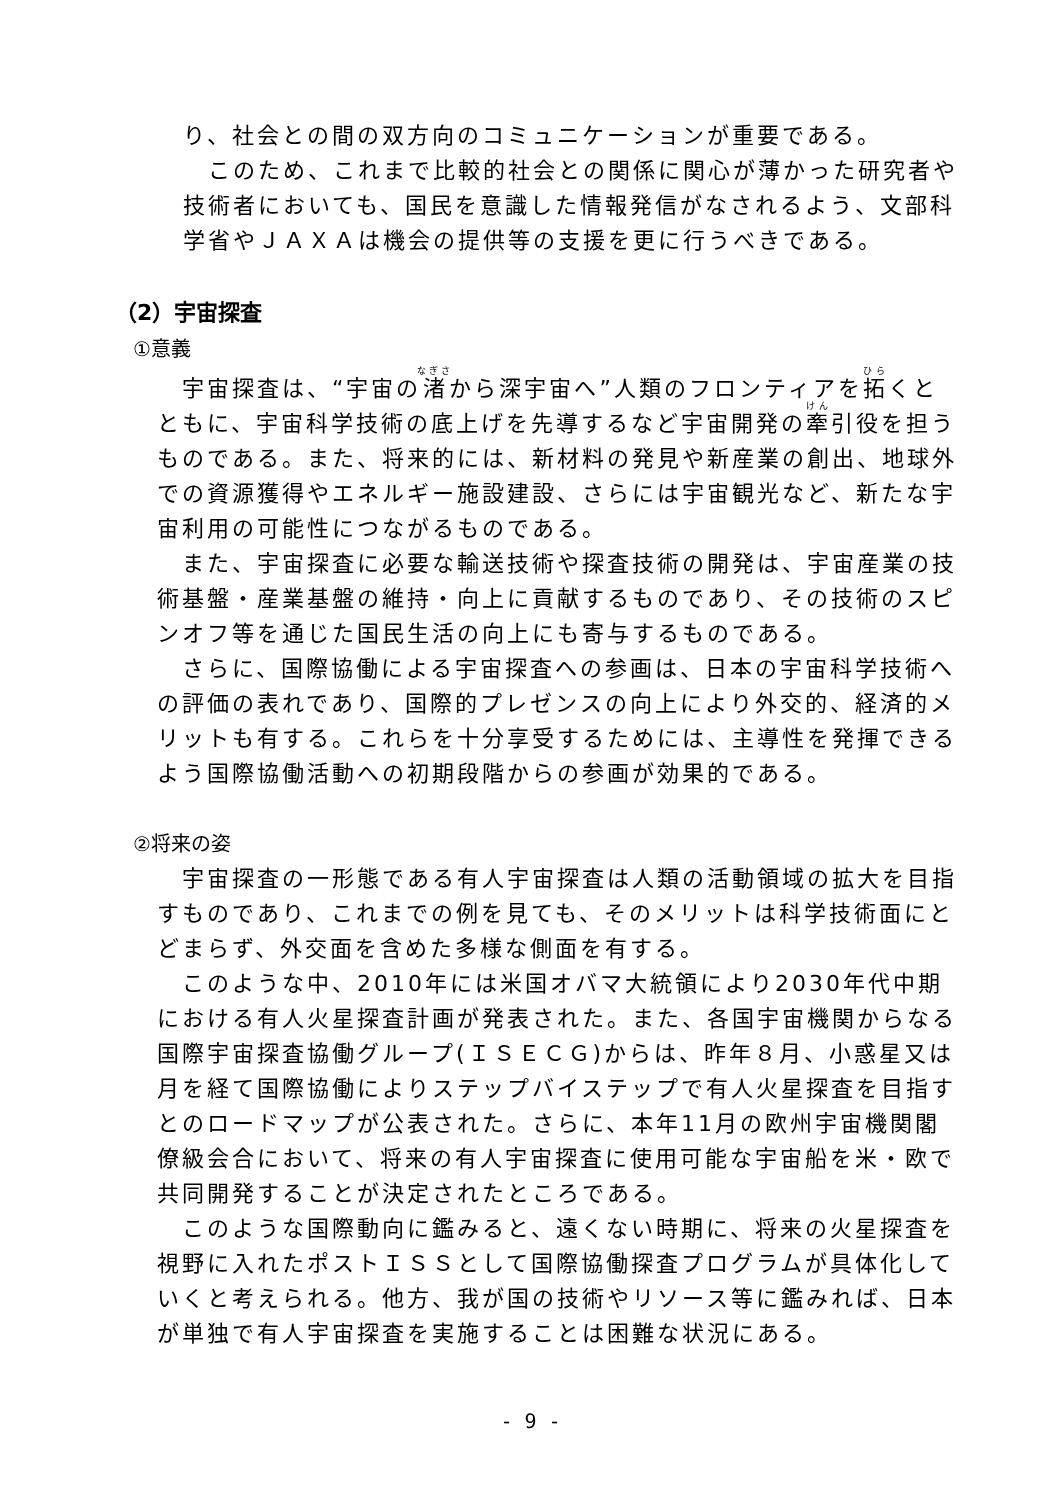り、社会との間の双方向のコミュニケーションが重要である。
　このため、これまで比較的社会との関係に関心が薄かった研究者や技術者においても、国民を意識した情報発信がなされるよう、文部科学省やＪＡＸＡは機会の提供等の支援を更に行うべきである。
（2）宇宙探査
①意義
　宇宙探査は、“宇宙の渚から深宇宙へ”人類のフロンティアを拓くとともに、宇宙科学技術の底上げを先導するなど宇宙開発の牽引役を担うものである。また、将来的には、新材料の発見や新産業の創出、地球外での資源獲得やエネルギー施設建設、さらには宇宙観光など、新たな宇宙利用の可能性につながるものである。
　また、宇宙探査に必要な輸送技術や探査技術の開発は、宇宙産業の技術基盤・産業基盤の維持・向上に貢献するものであり、その技術のスピンオフ等を通じた国民生活の向上にも寄与するものである。
　さらに、国際協働による宇宙探査への参画は、日本の宇宙科学技術への評価の表れであり、国際的プレゼンスの向上により外交的、経済的メリットも有する。これらを十分享受するためには、主導性を発揮できるよう国際協働活動への初期段階からの参画が効果的である。
②将来の姿
　宇宙探査の一形態である有人宇宙探査は人類の活動領域の拡大を目指すものであり、これまでの例を見ても、そのメリットは科学技術面にとどまらず、外交面を含めた多様な側面を有する。
　このような中、2010年には米国オバマ大統領により2030年代中期における有人火星探査計画が発表された。また、各国宇宙機関からなる国際宇宙探査協働グループ(ＩＳＥＣＧ)からは、昨年８月、小惑星又は月を経て国際協働によりステップバイステップで有人火星探査を目指すとのロードマップが公表された。さらに、本年11月の欧州宇宙機関閣僚級会合において、将来の有人宇宙探査に使用可能な宇宙船を米・欧で共同開発することが決定されたところである。
　このような国際動向に鑑みると、遠くない時期に、将来の火星探査を視野に入れたポストＩＳＳとして国際協働探査プログラムが具体化していくと考えられる。他方、我が国の技術やリソース等に鑑みれば、日本が単独で有人宇宙探査を実施することは困難な状況にある。
- 9 -